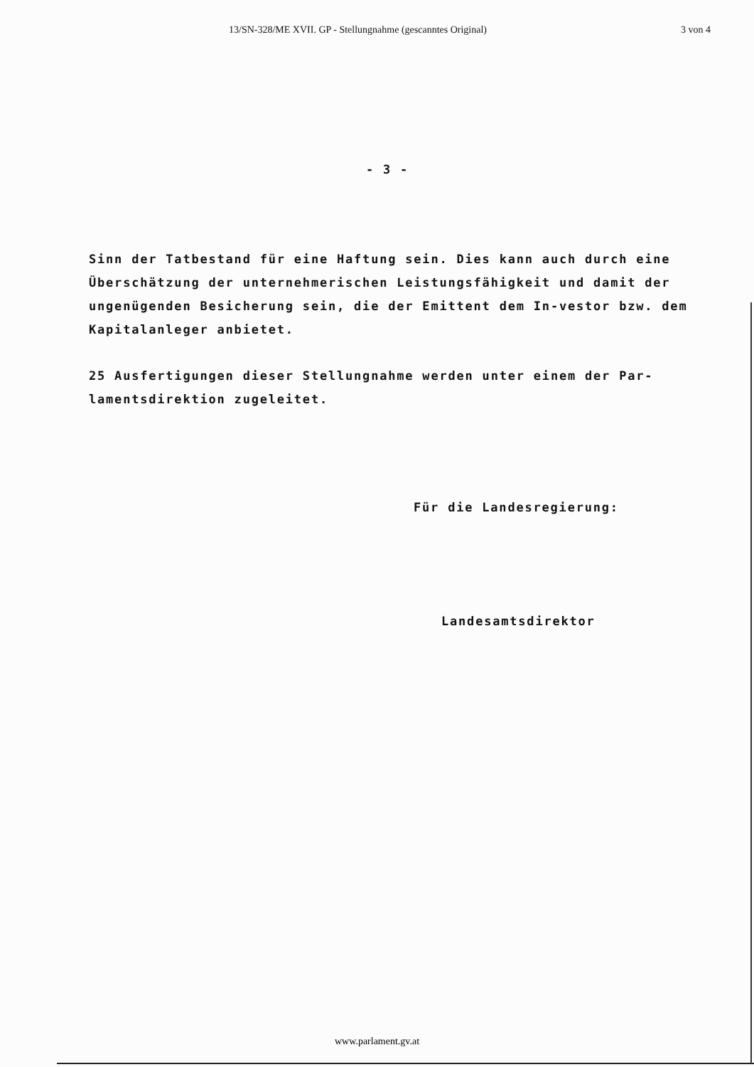13/SN-328/ME XVII. GP - Stellungnahme (gescanntes Original) 3 von 4
- 3 -
Sinn der Tatbestand für eine Haftung sein. Dies kann auch durch eine Überschätzung der unternehmerischen Leistungsfähigkeit und damit der ungenügenden Besicherung sein, die der Emittent dem In-vestor bzw. dem Kapitalanleger anbietet.
25 Ausfertigungen dieser Stellungnahme werden unter einem der Par-lamentsdirektion zugeleitet.
Für die Landesregierung:
Landesamtsdirektor
www.parlament.gv.at